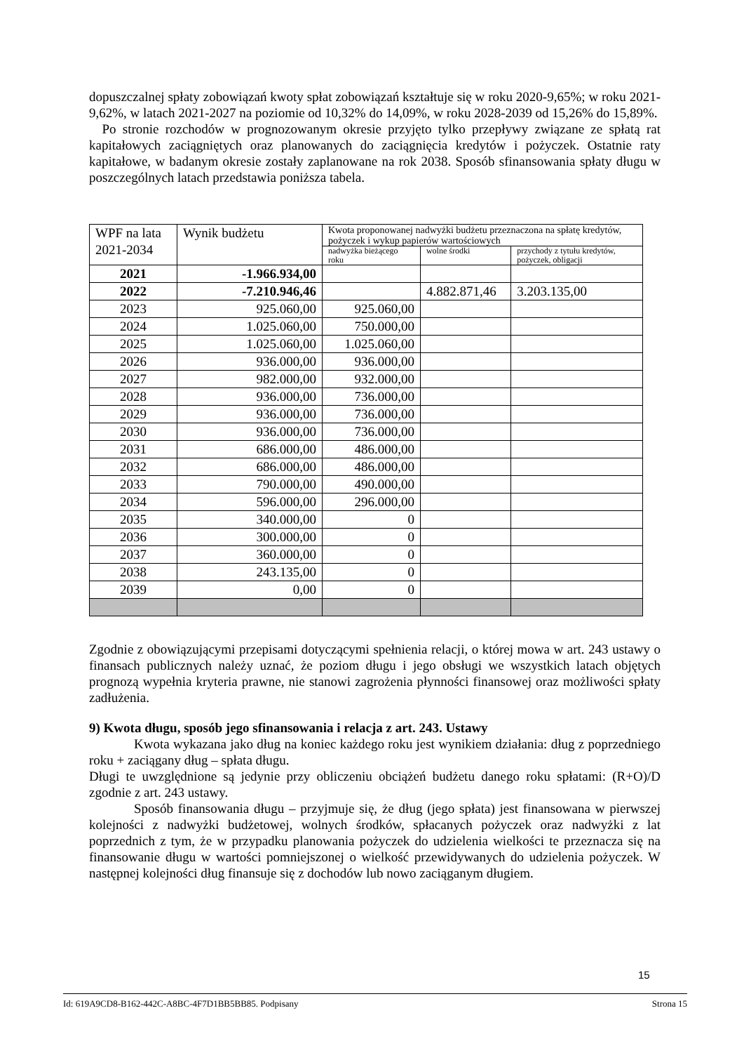dopuszczalnej spłaty zobowiązań kwoty spłat zobowiązań kształtuje się w roku 2020-9,65%; w roku 2021-9,62%, w latach 2021-2027 na poziomie od 10,32% do 14,09%, w roku 2028-2039 od 15,26% do 15,89%.
Po stronie rozchodów w prognozowanym okresie przyjęto tylko przepływy związane ze spłatą rat kapitałowych zaciągniętych oraz planowanych do zaciągnięcia kredytów i pożyczek. Ostatnie raty kapitałowe, w badanym okresie zostały zaplanowane na rok 2038. Sposób sfinansowania spłaty długu w poszczególnych latach przedstawia poniższa tabela.
| WPF na lata 2021-2034 | Wynik budżetu | Kwota proponowanej nadwyżki budżetu przeznaczona na spłatę kredytów, pożyczek i wykup papierów wartościowych | | |
| | | nadwyżka bieżącego roku | wolne środki | przychody z tytułu kredytów, pożyczek, obligacji |
| 2021 | -1.966.934,00 | | | |
| 2022 | -7.210.946,46 | | 4.882.871,46 | 3.203.135,00 |
| 2023 | 925.060,00 | 925.060,00 | | |
| 2024 | 1.025.060,00 | 750.000,00 | | |
| 2025 | 1.025.060,00 | 1.025.060,00 | | |
| 2026 | 936.000,00 | 936.000,00 | | |
| 2027 | 982.000,00 | 932.000,00 | | |
| 2028 | 936.000,00 | 736.000,00 | | |
| 2029 | 936.000,00 | 736.000,00 | | |
| 2030 | 936.000,00 | 736.000,00 | | |
| 2031 | 686.000,00 | 486.000,00 | | |
| 2032 | 686.000,00 | 486.000,00 | | |
| 2033 | 790.000,00 | 490.000,00 | | |
| 2034 | 596.000,00 | 296.000,00 | | |
| 2035 | 340.000,00 | 0 | | |
| 2036 | 300.000,00 | 0 | | |
| 2037 | 360.000,00 | 0 | | |
| 2038 | 243.135,00 | 0 | | |
| 2039 | 0,00 | 0 | | |
Zgodnie z obowiązującymi przepisami dotyczącymi spełnienia relacji, o której mowa w art. 243 ustawy o finansach publicznych należy uznać, że poziom długu i jego obsługi we wszystkich latach objętych prognozą wypełnia kryteria prawne, nie stanowi zagrożenia płynności finansowej oraz możliwości spłaty zadłużenia.
9) Kwota długu, sposób jego sfinansowania i relacja z art. 243. Ustawy
Kwota wykazana jako dług na koniec każdego roku jest wynikiem działania: dług z poprzedniego roku + zaciągany dług – spłata długu.
Długi te uwzględnione są jedynie przy obliczeniu obciążeń budżetu danego roku spłatami: (R+O)/D zgodnie z art. 243 ustawy.
Sposób finansowania długu – przyjmuje się, że dług (jego spłata) jest finansowana w pierwszej kolejności z nadwyżki budżetowej, wolnych środków, spłacanych pożyczek oraz nadwyżki z lat poprzednich z tym, że w przypadku planowania pożyczek do udzielenia wielkości te przeznacza się na finansowanie długu w wartości pomniejszonej o wielkość przewidywanych do udzielenia pożyczek. W następnej kolejności dług finansuje się z dochodów lub nowo zaciąganym długiem.
15
Id: 619A9CD8-B162-442C-A8BC-4F7D1BB5BB85. Podpisany Strona 15